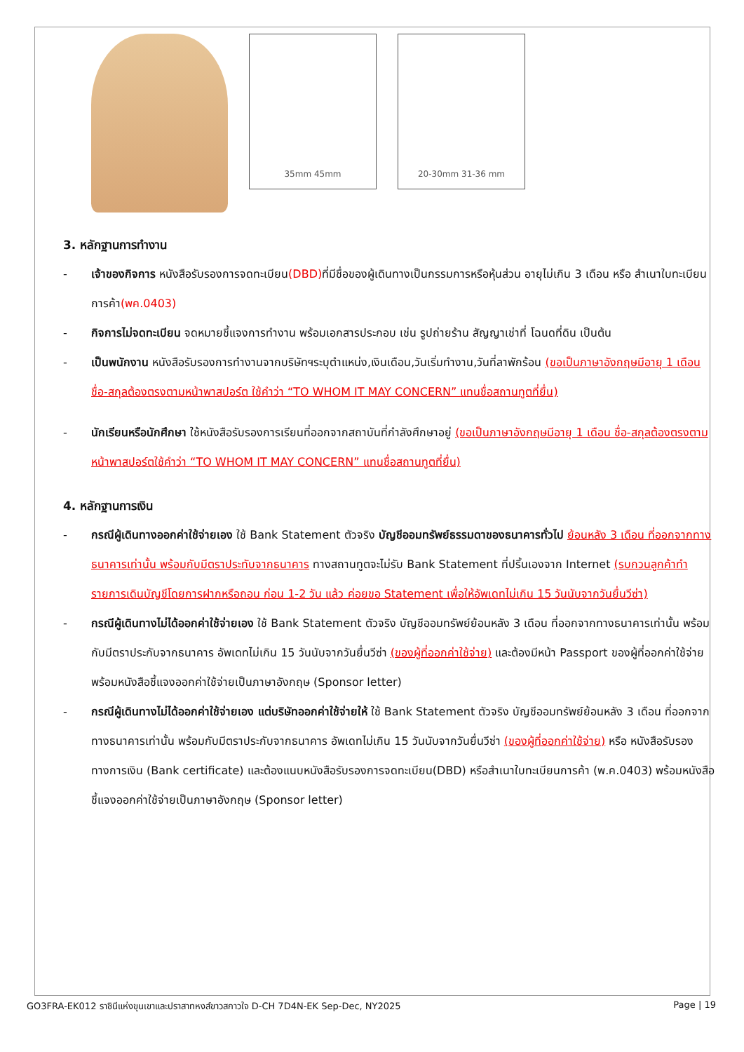35mm 45mm 20-30mm 31-36 mm
3. หลักฐานการทำงาน
- เจ้าของกิจการ หนังสือรับรองการจดทะเบียน(DBD) ที่มีชื่อของผู้เดินทางเป็นกรรมการหรือหุ้นส่วน อายุไม่เกิน 3 เดือน หรือ สำเนาใบทะเบียนการค้า(พค.0403)
- กิจการไม่จดทะเบียน จดหมายชี้แจงการทำงาน พร้อมเอกสารประกอบ เช่น รูปถ่ายร้าน สัญญาเช่าที่ โฉนดที่ดิน เป็นต้น
- เป็นพนักงาน หนังสือรับรองการทำงานจากบริษัทฯระบุตำแหน่ง,เงินเดือน,วันเริ่มทำงาน,วันที่ลาพักร้อน (ขอเป็นภาษาอังกฤษมีอายุ 1 เดือน ชื่อ-สกุลต้องตรงตามหน้าพาสปอร์ต ใช้คำว่า “TO WHOM IT MAY CONCERN” แทนชื่อสถานทูตที่ยื่น)
- นักเรียนหรือนักศึกษา ใช้หนังสือรับรองการเรียนที่ออกจากสถาบันที่กำลังศึกษาอยู่ (ขอเป็นภาษาอังกฤษมีอายุ 1 เดือน ชื่อ-สกุลต้องตรงตามหน้าพาสปอร์ตใช้คำว่า “TO WHOM IT MAY CONCERN” แทนชื่อสถานทูตที่ยื่น)
4. หลักฐานการเงิน
- กรณีผู้เดินทางออกค่าใช้จ่ายเอง ใช้ Bank Statement ตัวจริง บัญชีออมทรัพย์ธรรมดาของธนาคารทั่วไป ย้อนหลัง 3 เดือน ที่ออกจากทางธนาคารเท่านั้น พร้อมกับมีตราประทับจากธนาคาร ทางสถานทูตจะไม่รับ Bank Statement ที่ปริ้นเองจาก Internet (รบกวนลูกค้าทำรายการเดินบัญชีโดยการฝากหรือถอน ก่อน 1-2 วัน แล้ว ค่อยขอ Statement เพื่อให้อัพเดทไม่เกิน 15 วันนับจากวันยื่นวีซ่า)
- กรณีผู้เดินทางไม่ได้ออกค่าใช้จ่ายเอง ใช้ Bank Statement ตัวจริง บัญชีออมทรัพย์ย้อนหลัง 3 เดือน ที่ออกจากทางธนาคารเท่านั้น พร้อมกับมีตราประกับจากธนาคาร อัพเดทไม่เกิน 15 วันนับจากวันยื่นวีซ่า (ของผู้ที่ออกค่าใช้จ่าย) และต้องมีหน้า Passport ของผู้ที่ออกค่าใช้จ่าย พร้อมหนังสือชี้แจงออกค่าใช้จ่ายเป็นภาษาอังกฤษ (Sponsor letter)
- กรณีผู้เดินทางไม่ได้ออกค่าใช้จ่ายเอง แต่บริษัทออกค่าใช้จ่ายให้ ใช้ Bank Statement ตัวจริง บัญชีออมทรัพย์ย้อนหลัง 3 เดือน ที่ออกจากทางธนาคารเท่านั้น พร้อมกับมีตราประกับจากธนาคาร อัพเดทไม่เกิน 15 วันนับจากวันยื่นวีซ่า (ของผู้ที่ออกค่าใช้จ่าย) หรือ หนังสือรับรองทางการเงิน (Bank certificate) และต้องแนบหนังสือรับรองการจดทะเบียน(DBD) หรือสำเนาใบทะเบียนการค้า (พ.ค.0403) พร้อมหนังสือชี้แจงออกค่าใช้จ่ายเป็นภาษาอังกฤษ (Sponsor letter)
GO3FRA-EK012 ราชินีแห่งขุนเขาและปราสาทหงส์ขาวสกาวใจ D-CH 7D4N-EK Sep-Dec, NY2025 Page | 19